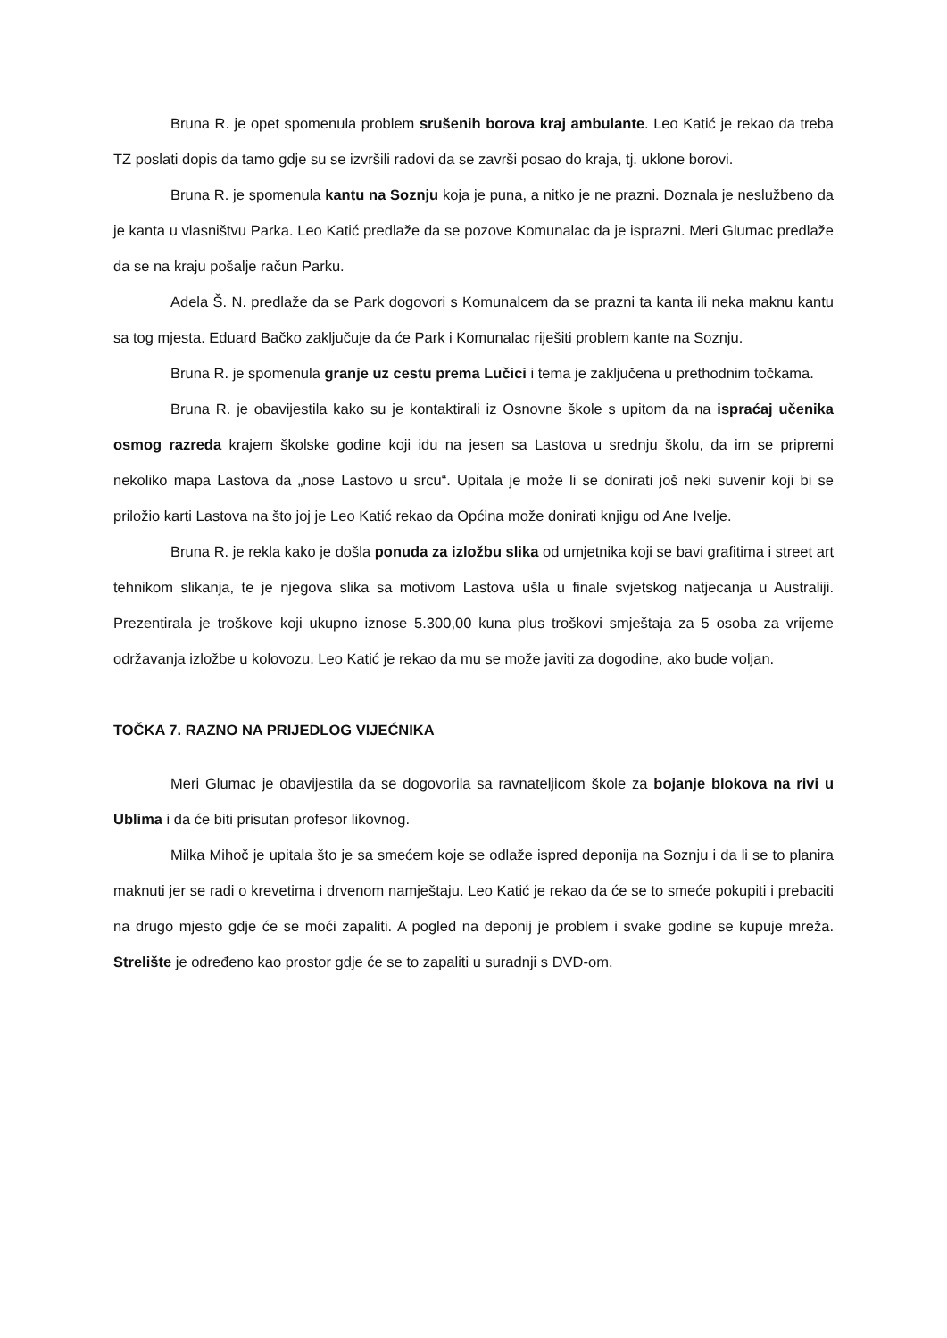Bruna R. je opet spomenula problem srušenih borova kraj ambulante. Leo Katić je rekao da treba TZ poslati dopis da tamo gdje su se izvršili radovi da se završi posao do kraja, tj. uklone borovi.
Bruna R. je spomenula kantu na Soznju koja je puna, a nitko je ne prazni. Doznala je neslužbeno da je kanta u vlasništvu Parka. Leo Katić predlaže da se pozove Komunalac da je isprazni. Meri Glumac predlaže da se na kraju pošalje račun Parku.
Adela Š. N. predlaže da se Park dogovori s Komunalcem da se prazni ta kanta ili neka maknu kantu sa tog mjesta. Eduard Bačko zaključuje da će Park i Komunalac riješiti problem kante na Soznju.
Bruna R. je spomenula granje uz cestu prema Lučici i tema je zaključena u prethodnim točkama.
Bruna R. je obavijestila kako su je kontaktirali iz Osnovne škole s upitom da na ispraćaj učenika osmog razreda krajem školske godine koji idu na jesen sa Lastova u srednju školu, da im se pripremi nekoliko mapa Lastova da „nose Lastovo u srcu“. Upitala je može li se donirati još neki suvenir koji bi se priložio karti Lastova na što joj je Leo Katić rekao da Općina može donirati knjigu od Ane Ivelje.
Bruna R. je rekla kako je došla ponuda za izložbu slika od umjetnika koji se bavi grafitima i street art tehnikom slikanja, te je njegova slika sa motivom Lastova ušla u finale svjetskog natjecanja u Australiji. Prezentirala je troškove koji ukupno iznose 5.300,00 kuna plus troškovi smještaja za 5 osoba za vrijeme održavanja izložbe u kolovozu. Leo Katić je rekao da mu se može javiti za dogodine, ako bude voljan.
TOČKA 7. RAZNO NA PRIJEDLOG VIJEĆNIKA
Meri Glumac je obavijestila da se dogovorila sa ravnateljicom škole za bojanje blokova na rivi u Ublima i da će biti prisutan profesor likovnog.
Milka Mihoč je upitala što je sa smećem koje se odlaže ispred deponija na Soznju i da li se to planira maknuti jer se radi o krevetima i drvenom namještaju. Leo Katić je rekao da će se to smeće pokupiti i prebaciti na drugo mjesto gdje će se moći zapaliti. A pogled na deponij je problem i svake godine se kupuje mreža. Strelište je određeno kao prostor gdje će se to zapaliti u suradnji s DVD-om.